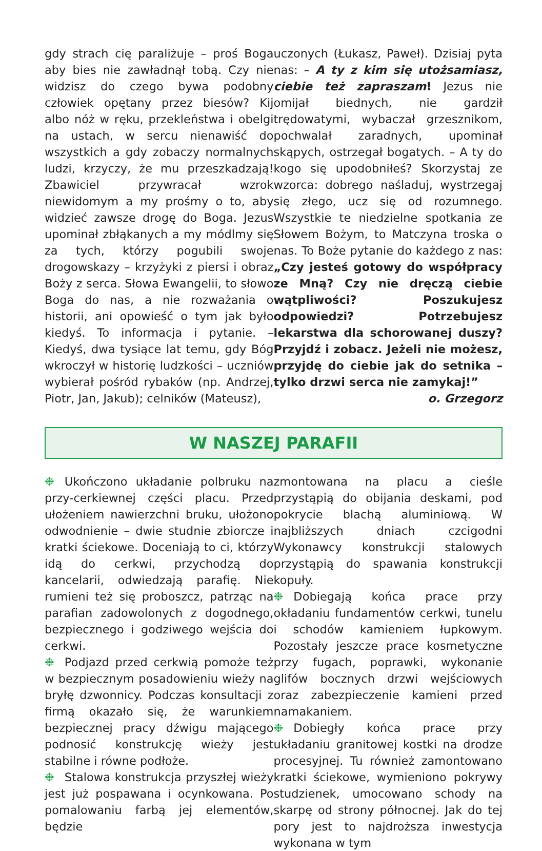gdy strach cię paraliżuje – proś Boga aby bies nie zawładnął tobą. Czy nie widzisz do czego bywa podobny człowiek opętany przez biesów? Kij albo nóż w ręku, przekleństwa i obelgi na ustach, w sercu nienawiść do wszystkich a gdy zobaczy normalnych ludzi, krzyczy, że mu przeszkadzają! Zbawiciel przywracał wzrok niewidomym a my prośmy o to, aby widzieć zawsze drogę do Boga. Jezus upominał zbłąkanych a my módlmy się za tych, którzy pogubili swoje drogowskazy – krzyżyki z piersi i obraz Boży z serca. Słowa Ewangelii, to słowo Boga do nas, a nie rozważania o historii, ani opowieść o tym jak było kiedyś. To informacja i pytanie. – Kiedyś, dwa tysiące lat temu, gdy Bóg wkroczył w historię ludzkości – uczniów wybierał pośród rybaków (np. Andrzej, Piotr, Jan, Jakub); celników (Mateusz),
uczonych (Łukasz, Paweł). Dzisiaj pyta nas: – A ty z kim się utożsamiasz, ciebie też zapraszam! Jezus nie omijał biednych, nie gardził trędowatymi, wybaczał grzesznikom, pochwalał zaradnych, upominał skąpych, ostrzegał bogatych. – A ty do kogo się upodobniłeś? Skorzystaj ze wzorca: dobrego naśladuj, wystrzegaj się złego, ucz się od rozumnego. Wszystkie te niedzielne spotkania ze Słowem Bożym, to Matczyna troska o nas. To Boże pytanie do każdego z nas: „Czy jesteś gotowy do współpracy ze Mną? Czy nie dręczą ciebie wątpliwości? Poszukujesz odpowiedzi? Potrzebujesz lekarstwa dla schorowanej duszy? Przyjdź i zobacz. Jeżeli nie możesz, przyjdę do ciebie jak do setnika – tylko drzwi serca nie zamykaj!”
o. Grzegorz
W NASZEJ PARAFII
❉ Ukończono układanie polbruku na przy-cerkiewnej części placu. Przed ułożeniem nawierzchni bruku, ułożono odwodnienie – dwie studnie zbiorcze i kratki ściekowe. Doceniają to ci, którzy idą do cerkwi, przychodzą do kancelarii, odwiedzają parafię. Nie rumieni też się proboszcz, patrząc na parafian zadowolonych z dogodnego, bezpiecznego i godziwego wejścia do cerkwi.
❉ Podjazd przed cerkwią pomoże też w bezpiecznym posadowieniu wieży na bryłę dzwonnicy. Podczas konsultacji z firmą okazało się, że warunkiem bezpiecznej pracy dźwigu mającego podnosić konstrukcję wieży jest stabilne i równe podłoże.
❉ Stalowa konstrukcja przyszłej wieży jest już pospawana i ocynkowana. Po pomalowaniu farbą jej elementów, będzie
zmontowana na placu a cieśle przystąpią do obijania deskami, pod pokrycie blachą aluminiową. W najbliższych dniach czcigodni Wykonawcy konstrukcji stalowych przystąpią do spawania konstrukcji kopuły.
❉ Dobiegają końca prace przy okładaniu fundamentów cerkwi, tunelu i schodów kamieniem łupkowym. Pozostały jeszcze prace kosmetyczne przy fugach, poprawki, wykonanie glifów bocznych drzwi wejściowych oraz zabezpieczenie kamieni przed namakaniem.
❉ Dobiegły końca prace przy układaniu granitowej kostki na drodze procesyjnej. Tu również zamontowano kratki ściekowe, wymieniono pokrywy studzienek, umocowano schody na skarpę od strony północnej. Jak do tej pory jest to najdroższa inwestycja wykonana w tym